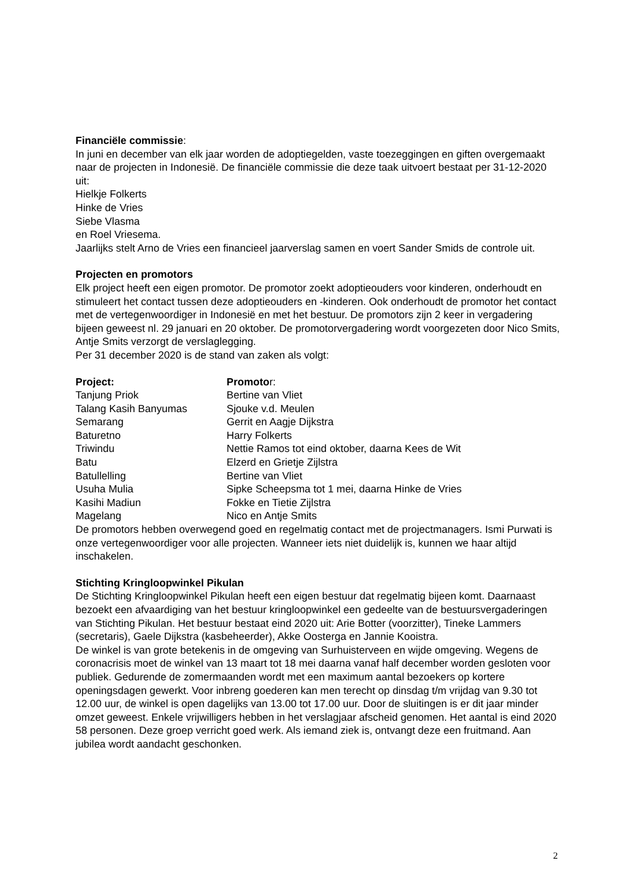Financiële commissie:
In juni en december van elk jaar worden de adoptiegelden, vaste toezeggingen en giften overgemaakt naar de projecten in Indonesië. De financiële commissie die deze taak uitvoert bestaat per 31-12-2020 uit:
Hielkje Folkerts
Hinke de Vries
Siebe Vlasma
en Roel Vriesema.
Jaarlijks stelt Arno de Vries een financieel jaarverslag samen en voert Sander Smids de controle uit.
Projecten en promotors
Elk project heeft een eigen promotor. De promotor zoekt adoptieouders voor kinderen, onderhoudt en stimuleert het contact tussen deze adoptieouders en -kinderen. Ook onderhoudt de promotor het contact met de vertegenwoordiger in Indonesië en met het bestuur. De promotors zijn 2 keer in vergadering bijeen geweest nl. 29 januari en 20 oktober. De promotorvergadering wordt voorgezeten door Nico Smits, Antje Smits verzorgt de verslaglegging.
Per 31 december 2020 is de stand van zaken als volgt:
| Project: | Promoto r: |
| --- | --- |
| Tanjung Priok | Bertine van Vliet |
| Talang Kasih Banyumas | Sjouke v.d. Meulen |
| Semarang | Gerrit en Aagje Dijkstra |
| Baturetno | Harry Folkerts |
| Triwindu | Nettie Ramos tot eind oktober, daarna Kees de Wit |
| Batu | Elzerd en Grietje Zijlstra |
| Batullelling | Bertine van Vliet |
| Usuha Mulia | Sipke Scheepsma tot 1 mei, daarna Hinke de Vries |
| Kasihi Madiun | Fokke en Tietie Zijlstra |
| Magelang | Nico en Antje Smits |
De promotors hebben overwegend goed en regelmatig contact met de projectmanagers. Ismi Purwati is onze vertegenwoordiger voor alle projecten. Wanneer iets niet duidelijk is, kunnen we haar altijd inschakelen.
Stichting Kringloopwinkel Pikulan
De Stichting Kringloopwinkel Pikulan heeft een eigen bestuur dat regelmatig bijeen komt. Daarnaast bezoekt een afvaardiging van het bestuur kringloopwinkel een gedeelte van de bestuursvergaderingen van Stichting Pikulan. Het bestuur bestaat eind 2020 uit: Arie Botter (voorzitter), Tineke Lammers (secretaris), Gaele Dijkstra (kasbeheerder), Akke Oosterga en Jannie Kooistra.
De winkel is van grote betekenis in de omgeving van Surhuisterveen en wijde omgeving. Wegens de coronacrisis moet de winkel van 13 maart tot 18 mei daarna vanaf half december worden gesloten voor publiek. Gedurende de zomermaanden wordt met een maximum aantal bezoekers op kortere openingsdagen gewerkt. Voor inbreng goederen kan men terecht op dinsdag t/m vrijdag van 9.30 tot 12.00 uur, de winkel is open dagelijks van 13.00 tot 17.00 uur. Door de sluitingen is er dit jaar minder omzet geweest. Enkele vrijwilligers hebben in het verslagjaar afscheid genomen. Het aantal is eind 2020 58 personen. Deze groep verricht goed werk. Als iemand ziek is, ontvangt deze een fruitmand. Aan jubilea wordt aandacht geschonken.
2